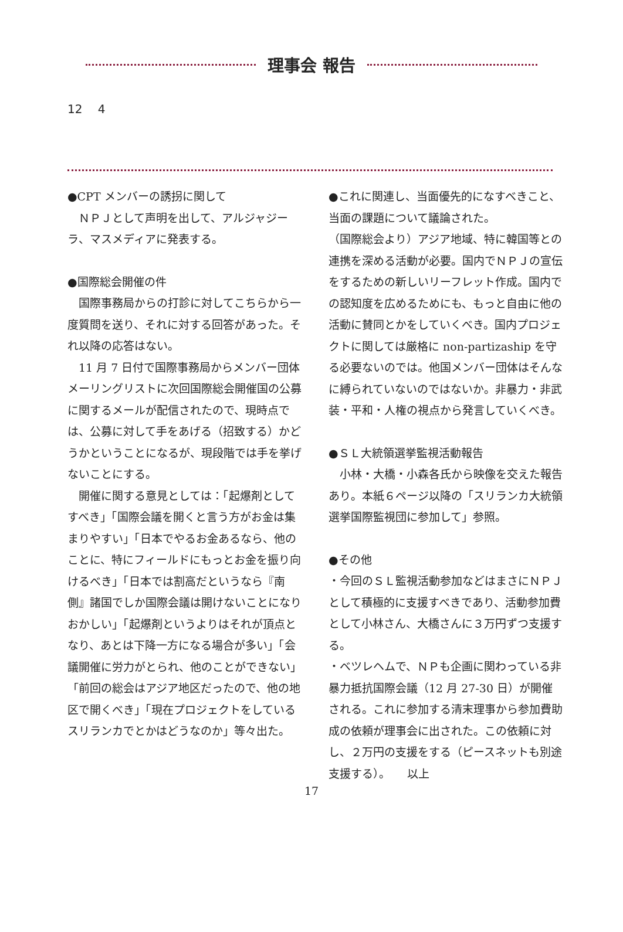理事会 報告
12　 4
●CPT メンバーの誘拐に関して
　ＮＰＪとして声明を出して、アルジャジーラ、マスメディアに発表する。
●国際総会開催の件
　国際事務局からの打診に対してこちらから一度質問を送り、それに対する回答があった。それ以降の応答はない。
　11 月 7 日付で国際事務局からメンバー団体メーリングリストに次回国際総会開催国の公募に関するメールが配信されたので、現時点では、公募に対して手をあげる（招致する）かどうかということになるが、現段階では手を挙げないことにする。
　開催に関する意見としては：「起爆剤としてすべき」「国際会議を開くと言う方がお金は集まりやすい」「日本でやるお金あるなら、他のことに、特にフィールドにもっとお金を振り向けるべき」「日本では割高だというなら『南側』諸国でしか国際会議は開けないことになりおかしい」「起爆剤というよりはそれが頂点となり、あとは下降一方になる場合が多い」「会議開催に労力がとられ、他のことができない」「前回の総会はアジア地区だったので、他の地区で開くべき」「現在プロジェクトをしているスリランカでとかはどうなのか」等々出た。
●これに関連し、当面優先的になすべきこと、当面の課題について議論された。
（国際総会より）アジア地域、特に韓国等との連携を深める活動が必要。国内でＮＰＪの宣伝をするための新しいリーフレット作成。国内での認知度を広めるためにも、もっと自由に他の活動に賛同とかをしていくべき。国内プロジェクトに関しては厳格に non-partizaship を守る必要ないのでは。他国メンバー団体はそんなに縛られていないのではないか。非暴力・非武装・平和・人権の視点から発言していくべき。
●ＳＬ大統領選挙監視活動報告
　小林・大橋・小森各氏から映像を交えた報告あり。本紙６ページ以降の「スリランカ大統領選挙国際監視団に参加して」参照。
●その他
・今回のＳＬ監視活動参加などはまさにＮＰＪとして積極的に支援すべきであり、活動参加費として小林さん、大橋さんに３万円ずつ支援する。
・ベツレヘムで、ＮＰも企画に関わっている非暴力抵抗国際会議（12 月 27-30 日）が開催される。これに参加する清末理事から参加費助成の依頼が理事会に出された。この依頼に対し、２万円の支援をする（ピースネットも別途支援する）。　　以上
17